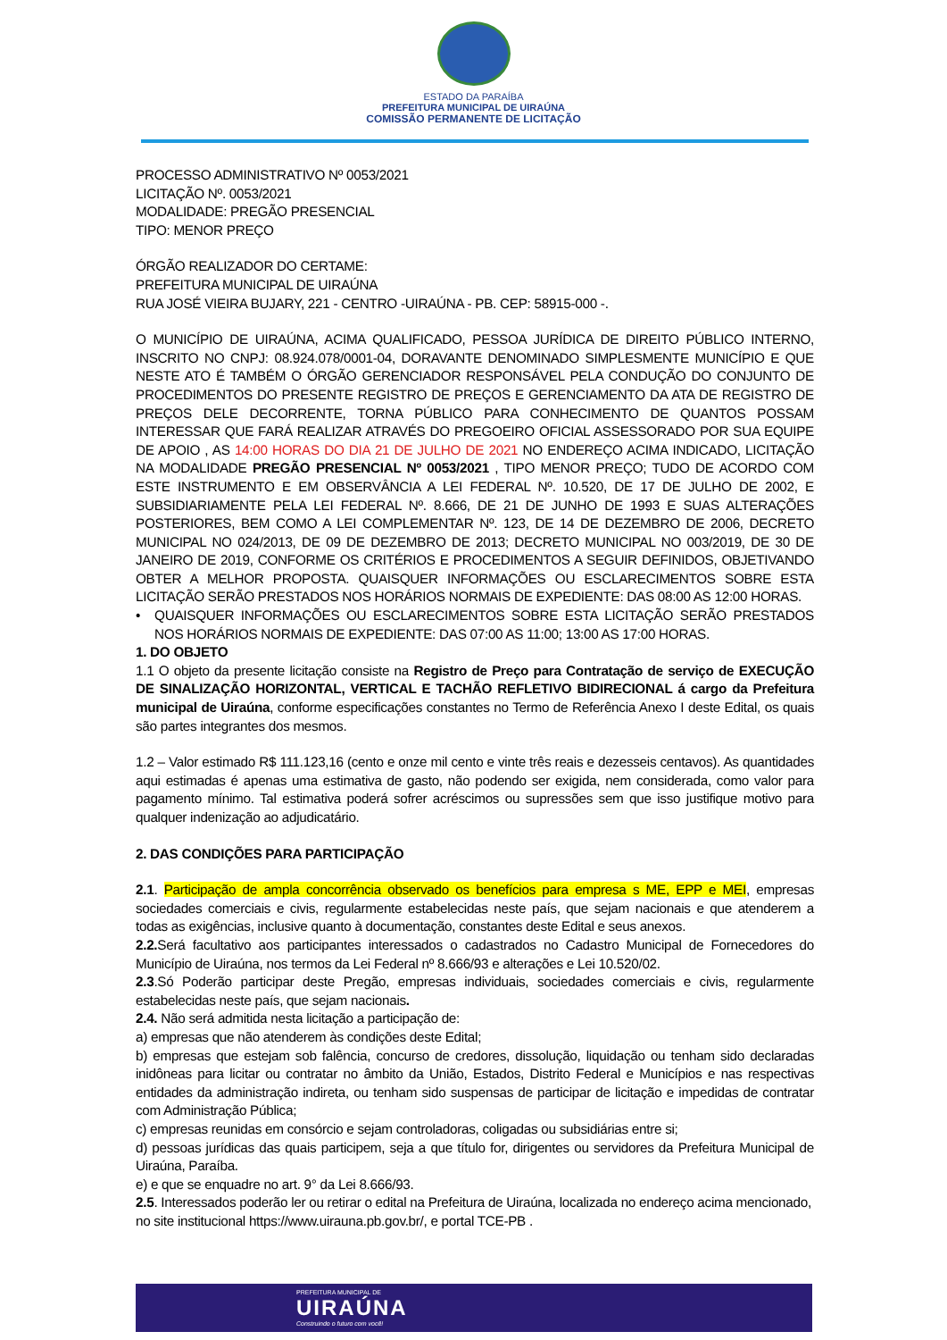ESTADO DA PARAÍBA
PREFEITURA MUNICIPAL DE UIRAÚNA
COMISSÃO PERMANENTE DE LICITAÇÃO
PROCESSO ADMINISTRATIVO Nº 0053/2021
LICITAÇÃO Nº. 0053/2021
MODALIDADE: PREGÃO PRESENCIAL
TIPO: MENOR PREÇO
ÓRGÃO REALIZADOR DO CERTAME:
PREFEITURA MUNICIPAL DE UIRAÚNA
RUA JOSÉ VIEIRA BUJARY, 221 - CENTRO -UIRAÚNA - PB. CEP: 58915-000 -.
O MUNICÍPIO DE UIRAÚNA, ACIMA QUALIFICADO, PESSOA JURÍDICA DE DIREITO PÚBLICO INTERNO, INSCRITO NO CNPJ: 08.924.078/0001-04, DORAVANTE DENOMINADO SIMPLESMENTE MUNICÍPIO E QUE NESTE ATO É TAMBÉM O ÓRGÃO GERENCIADOR RESPONSÁVEL PELA CONDUÇÃO DO CONJUNTO DE PROCEDIMENTOS DO PRESENTE REGISTRO DE PREÇOS E GERENCIAMENTO DA ATA DE REGISTRO DE PREÇOS DELE DECORRENTE, TORNA PÚBLICO PARA CONHECIMENTO DE QUANTOS POSSAM INTERESSAR QUE FARÁ REALIZAR ATRAVÉS DO PREGOEIRO OFICIAL ASSESSORADO POR SUA EQUIPE DE APOIO , AS 14:00 HORAS DO DIA 21 DE JULHO DE 2021 NO ENDEREÇO ACIMA INDICADO, LICITAÇÃO NA MODALIDADE PREGÃO PRESENCIAL Nº 0053/2021 , TIPO MENOR PREÇO; TUDO DE ACORDO COM ESTE INSTRUMENTO E EM OBSERVÂNCIA A LEI FEDERAL Nº. 10.520, DE 17 DE JULHO DE 2002, E SUBSIDIARIAMENTE PELA LEI FEDERAL Nº. 8.666, DE 21 DE JUNHO DE 1993 E SUAS ALTERAÇÕES POSTERIORES, BEM COMO A LEI COMPLEMENTAR Nº. 123, DE 14 DE DEZEMBRO DE 2006, DECRETO MUNICIPAL NO 024/2013, DE 09 DE DEZEMBRO DE 2013; DECRETO MUNICIPAL NO 003/2019, DE 30 DE JANEIRO DE 2019, CONFORME OS CRITÉRIOS E PROCEDIMENTOS A SEGUIR DEFINIDOS, OBJETIVANDO OBTER A MELHOR PROPOSTA. QUAISQUER INFORMAÇÕES OU ESCLARECIMENTOS SOBRE ESTA LICITAÇÃO SERÃO PRESTADOS NOS HORÁRIOS NORMAIS DE EXPEDIENTE: DAS 08:00 AS 12:00 HORAS.
• QUAISQUER INFORMAÇÕES OU ESCLARECIMENTOS SOBRE ESTA LICITAÇÃO SERÃO PRESTADOS NOS HORÁRIOS NORMAIS DE EXPEDIENTE: DAS 07:00 AS 11:00; 13:00 AS 17:00 HORAS.
1. DO OBJETO
1.1 O objeto da presente licitação consiste na Registro de Preço para Contratação de serviço de EXECUÇÃO DE SINALIZAÇÃO HORIZONTAL, VERTICAL E TACHÃO REFLETIVO BIDIRECIONAL á cargo da Prefeitura municipal de Uiraúna, conforme especificações constantes no Termo de Referência Anexo I deste Edital, os quais são partes integrantes dos mesmos.
1.2 – Valor estimado R$ 111.123,16 (cento e onze mil cento e vinte três reais e dezesseis centavos). As quantidades aqui estimadas é apenas uma estimativa de gasto, não podendo ser exigida, nem considerada, como valor para pagamento mínimo. Tal estimativa poderá sofrer acréscimos ou supressões sem que isso justifique motivo para qualquer indenização ao adjudicatário.
2. DAS CONDIÇÕES PARA PARTICIPAÇÃO
2.1. Participação de ampla concorrência observado os benefícios para empresa s ME, EPP e MEI, empresas sociedades comerciais e civis, regularmente estabelecidas neste país, que sejam nacionais e que atenderem a todas as exigências, inclusive quanto à documentação, constantes deste Edital e seus anexos.
2.2. Será facultativo aos participantes interessados o cadastrados no Cadastro Municipal de Fornecedores do Município de Uiraúna, nos termos da Lei Federal nº 8.666/93 e alterações e Lei 10.520/02.
2.3.Só Poderão participar deste Pregão, empresas individuais, sociedades comerciais e civis, regularmente estabelecidas neste país, que sejam nacionais.
2.4. Não será admitida nesta licitação a participação de:
a) empresas que não atenderem às condições deste Edital;
b) empresas que estejam sob falência, concurso de credores, dissolução, liquidação ou tenham sido declaradas inidôneas para licitar ou contratar no âmbito da União, Estados, Distrito Federal e Municípios e nas respectivas entidades da administração indireta, ou tenham sido suspensas de participar de licitação e impedidas de contratar com Administração Pública;
c) empresas reunidas em consórcio e sejam controladoras, coligadas ou subsidiárias entre si;
d) pessoas jurídicas das quais participem, seja a que título for, dirigentes ou servidores da Prefeitura Municipal de Uiraúna, Paraíba.
e) e que se enquadre no art. 9° da Lei 8.666/93.
2.5. Interessados poderão ler ou retirar o edital na Prefeitura de Uiraúna, localizada no endereço acima mencionado, no site institucional https://www.uirauna.pb.gov.br/, e portal TCE-PB .
PREFEITURA MUNICIPAL DE
UIRAÚNA
Construindo o futuro com você!